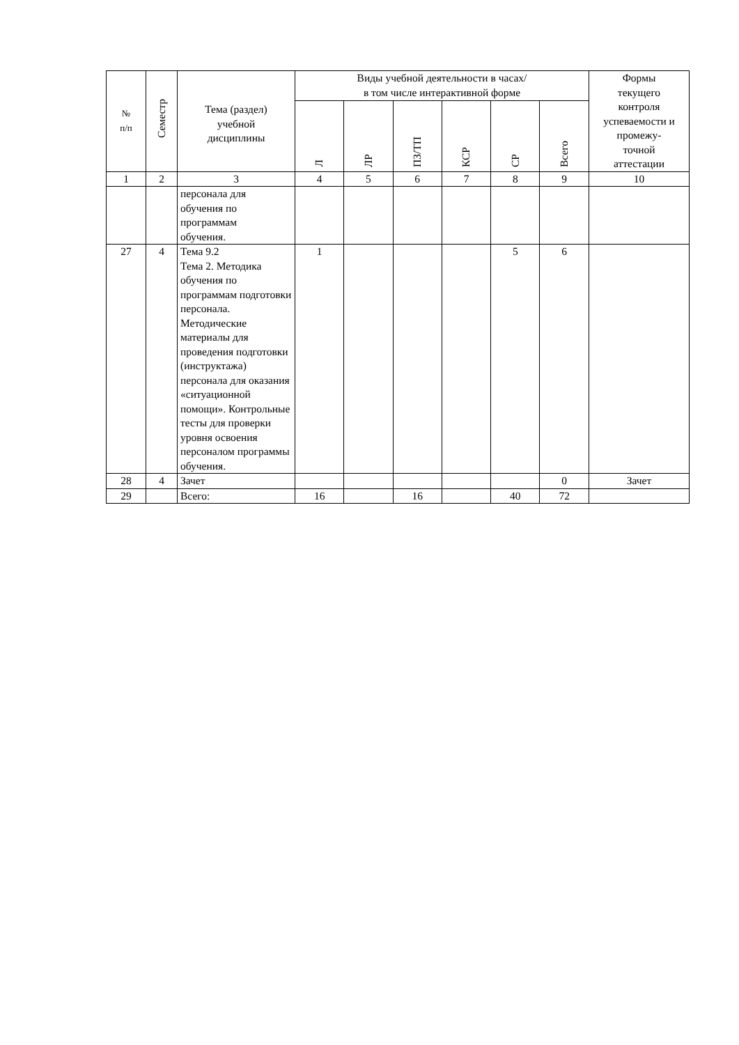| № п/п | Семестр | Тема (раздел) учебной дисциплины | Виды учебной деятельности в часах/ в том числе интерактивной форме | | | | | | Формы текущего контроля успеваемости и промежу- точной аттестации |
| --- | --- | --- | --- | --- | --- | --- | --- | --- | --- |
| | | | Л | ЛР | ПЗ/ТП | КСР | СР | Всего | |
| 1 | 2 | 3 | 4 | 5 | 6 | 7 | 8 | 9 | 10 |
| | | персонала для обучения по программам обучения. | | | | | | | |
| 27 | 4 | Тема 9.2 Тема 2. Методика обучения по программам подготовки персонала. Методические материалы для проведения подготовки (инструктажа) персонала для оказания «ситуационной помощи». Контрольные тесты для проверки уровня освоения персоналом программы обучения. | 1 | | | | 5 | 6 | |
| 28 | 4 | Зачет | | | | | | 0 | Зачет |
| 29 | | Всего: | 16 | | 16 | | 40 | 72 | |